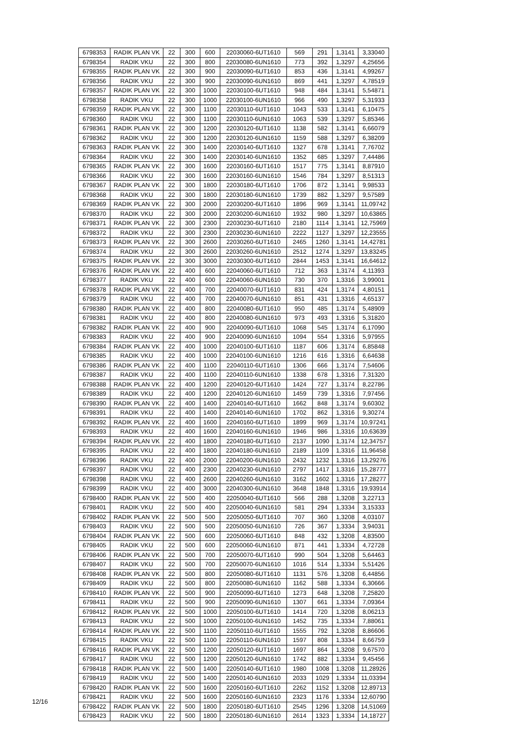| 6798353 | RADIK PLAN VK | 22 | 300 | 600 | 22030060-6UT1610 | 569 | 291 | 1,3141 | 3,33040 |
| 6798354 | RADIK VKU | 22 | 300 | 800 | 22030080-6UN1610 | 773 | 392 | 1,3297 | 4,25656 |
| 6798355 | RADIK PLAN VK | 22 | 300 | 900 | 22030090-6UT1610 | 853 | 436 | 1,3141 | 4,99267 |
| 6798356 | RADIK VKU | 22 | 300 | 900 | 22030090-6UN1610 | 869 | 441 | 1,3297 | 4,78519 |
| 6798357 | RADIK PLAN VK | 22 | 300 | 1000 | 22030100-6UT1610 | 948 | 484 | 1,3141 | 5,54871 |
| 6798358 | RADIK VKU | 22 | 300 | 1000 | 22030100-6UN1610 | 966 | 490 | 1,3297 | 5,31933 |
| 6798359 | RADIK PLAN VK | 22 | 300 | 1100 | 22030110-6UT1610 | 1043 | 533 | 1,3141 | 6,10475 |
| 6798360 | RADIK VKU | 22 | 300 | 1100 | 22030110-6UN1610 | 1063 | 539 | 1,3297 | 5,85346 |
| 6798361 | RADIK PLAN VK | 22 | 300 | 1200 | 22030120-6UT1610 | 1138 | 582 | 1,3141 | 6,66079 |
| 6798362 | RADIK VKU | 22 | 300 | 1200 | 22030120-6UN1610 | 1159 | 588 | 1,3297 | 6,38209 |
| 6798363 | RADIK PLAN VK | 22 | 300 | 1400 | 22030140-6UT1610 | 1327 | 678 | 1,3141 | 7,76702 |
| 6798364 | RADIK VKU | 22 | 300 | 1400 | 22030140-6UN1610 | 1352 | 685 | 1,3297 | 7,44486 |
| 6798365 | RADIK PLAN VK | 22 | 300 | 1600 | 22030160-6UT1610 | 1517 | 775 | 1,3141 | 8,87910 |
| 6798366 | RADIK VKU | 22 | 300 | 1600 | 22030160-6UN1610 | 1546 | 784 | 1,3297 | 8,51313 |
| 6798367 | RADIK PLAN VK | 22 | 300 | 1800 | 22030180-6UT1610 | 1706 | 872 | 1,3141 | 9,98533 |
| 6798368 | RADIK VKU | 22 | 300 | 1800 | 22030180-6UN1610 | 1739 | 882 | 1,3297 | 9,57589 |
| 6798369 | RADIK PLAN VK | 22 | 300 | 2000 | 22030200-6UT1610 | 1896 | 969 | 1,3141 | 11,09742 |
| 6798370 | RADIK VKU | 22 | 300 | 2000 | 22030200-6UN1610 | 1932 | 980 | 1,3297 | 10,63865 |
| 6798371 | RADIK PLAN VK | 22 | 300 | 2300 | 22030230-6UT1610 | 2180 | 1114 | 1,3141 | 12,75969 |
| 6798372 | RADIK VKU | 22 | 300 | 2300 | 22030230-6UN1610 | 2222 | 1127 | 1,3297 | 12,23555 |
| 6798373 | RADIK PLAN VK | 22 | 300 | 2600 | 22030260-6UT1610 | 2465 | 1260 | 1,3141 | 14,42781 |
| 6798374 | RADIK VKU | 22 | 300 | 2600 | 22030260-6UN1610 | 2512 | 1274 | 1,3297 | 13,83245 |
| 6798375 | RADIK PLAN VK | 22 | 300 | 3000 | 22030300-6UT1610 | 2844 | 1453 | 1,3141 | 16,64612 |
| 6798376 | RADIK PLAN VK | 22 | 400 | 600 | 22040060-6UT1610 | 712 | 363 | 1,3174 | 4,11393 |
| 6798377 | RADIK VKU | 22 | 400 | 600 | 22040060-6UN1610 | 730 | 370 | 1,3316 | 3,99001 |
| 6798378 | RADIK PLAN VK | 22 | 400 | 700 | 22040070-6UT1610 | 831 | 424 | 1,3174 | 4,80151 |
| 6798379 | RADIK VKU | 22 | 400 | 700 | 22040070-6UN1610 | 851 | 431 | 1,3316 | 4,65137 |
| 6798380 | RADIK PLAN VK | 22 | 400 | 800 | 22040080-6UT1610 | 950 | 485 | 1,3174 | 5,48909 |
| 6798381 | RADIK VKU | 22 | 400 | 800 | 22040080-6UN1610 | 973 | 493 | 1,3316 | 5,31820 |
| 6798382 | RADIK PLAN VK | 22 | 400 | 900 | 22040090-6UT1610 | 1068 | 545 | 1,3174 | 6,17090 |
| 6798383 | RADIK VKU | 22 | 400 | 900 | 22040090-6UN1610 | 1094 | 554 | 1,3316 | 5,97955 |
| 6798384 | RADIK PLAN VK | 22 | 400 | 1000 | 22040100-6UT1610 | 1187 | 606 | 1,3174 | 6,85848 |
| 6798385 | RADIK VKU | 22 | 400 | 1000 | 22040100-6UN1610 | 1216 | 616 | 1,3316 | 6,64638 |
| 6798386 | RADIK PLAN VK | 22 | 400 | 1100 | 22040110-6UT1610 | 1306 | 666 | 1,3174 | 7,54606 |
| 6798387 | RADIK VKU | 22 | 400 | 1100 | 22040110-6UN1610 | 1338 | 678 | 1,3316 | 7,31320 |
| 6798388 | RADIK PLAN VK | 22 | 400 | 1200 | 22040120-6UT1610 | 1424 | 727 | 1,3174 | 8,22786 |
| 6798389 | RADIK VKU | 22 | 400 | 1200 | 22040120-6UN1610 | 1459 | 739 | 1,3316 | 7,97456 |
| 6798390 | RADIK PLAN VK | 22 | 400 | 1400 | 22040140-6UT1610 | 1662 | 848 | 1,3174 | 9,60302 |
| 6798391 | RADIK VKU | 22 | 400 | 1400 | 22040140-6UN1610 | 1702 | 862 | 1,3316 | 9,30274 |
| 6798392 | RADIK PLAN VK | 22 | 400 | 1600 | 22040160-6UT1610 | 1899 | 969 | 1,3174 | 10,97241 |
| 6798393 | RADIK VKU | 22 | 400 | 1600 | 22040160-6UN1610 | 1946 | 986 | 1,3316 | 10,63639 |
| 6798394 | RADIK PLAN VK | 22 | 400 | 1800 | 22040180-6UT1610 | 2137 | 1090 | 1,3174 | 12,34757 |
| 6798395 | RADIK VKU | 22 | 400 | 1800 | 22040180-6UN1610 | 2189 | 1109 | 1,3316 | 11,96458 |
| 6798396 | RADIK VKU | 22 | 400 | 2000 | 22040200-6UN1610 | 2432 | 1232 | 1,3316 | 13,29276 |
| 6798397 | RADIK VKU | 22 | 400 | 2300 | 22040230-6UN1610 | 2797 | 1417 | 1,3316 | 15,28777 |
| 6798398 | RADIK VKU | 22 | 400 | 2600 | 22040260-6UN1610 | 3162 | 1602 | 1,3316 | 17,28277 |
| 6798399 | RADIK VKU | 22 | 400 | 3000 | 22040300-6UN1610 | 3648 | 1848 | 1,3316 | 19,93914 |
| 6798400 | RADIK PLAN VK | 22 | 500 | 400 | 22050040-6UT1610 | 566 | 288 | 1,3208 | 3,22713 |
| 6798401 | RADIK VKU | 22 | 500 | 400 | 22050040-6UN1610 | 581 | 294 | 1,3334 | 3,15333 |
| 6798402 | RADIK PLAN VK | 22 | 500 | 500 | 22050050-6UT1610 | 707 | 360 | 1,3208 | 4,03107 |
| 6798403 | RADIK VKU | 22 | 500 | 500 | 22050050-6UN1610 | 726 | 367 | 1,3334 | 3,94031 |
| 6798404 | RADIK PLAN VK | 22 | 500 | 600 | 22050060-6UT1610 | 848 | 432 | 1,3208 | 4,83500 |
| 6798405 | RADIK VKU | 22 | 500 | 600 | 22050060-6UN1610 | 871 | 441 | 1,3334 | 4,72728 |
| 6798406 | RADIK PLAN VK | 22 | 500 | 700 | 22050070-6UT1610 | 990 | 504 | 1,3208 | 5,64463 |
| 6798407 | RADIK VKU | 22 | 500 | 700 | 22050070-6UN1610 | 1016 | 514 | 1,3334 | 5,51426 |
| 6798408 | RADIK PLAN VK | 22 | 500 | 800 | 22050080-6UT1610 | 1131 | 576 | 1,3208 | 6,44856 |
| 6798409 | RADIK VKU | 22 | 500 | 800 | 22050080-6UN1610 | 1162 | 588 | 1,3334 | 6,30666 |
| 6798410 | RADIK PLAN VK | 22 | 500 | 900 | 22050090-6UT1610 | 1273 | 648 | 1,3208 | 7,25820 |
| 6798411 | RADIK VKU | 22 | 500 | 900 | 22050090-6UN1610 | 1307 | 661 | 1,3334 | 7,09364 |
| 6798412 | RADIK PLAN VK | 22 | 500 | 1000 | 22050100-6UT1610 | 1414 | 720 | 1,3208 | 8,06213 |
| 6798413 | RADIK VKU | 22 | 500 | 1000 | 22050100-6UN1610 | 1452 | 735 | 1,3334 | 7,88061 |
| 6798414 | RADIK PLAN VK | 22 | 500 | 1100 | 22050110-6UT1610 | 1555 | 792 | 1,3208 | 8,86606 |
| 6798415 | RADIK VKU | 22 | 500 | 1100 | 22050110-6UN1610 | 1597 | 808 | 1,3334 | 8,66759 |
| 6798416 | RADIK PLAN VK | 22 | 500 | 1200 | 22050120-6UT1610 | 1697 | 864 | 1,3208 | 9,67570 |
| 6798417 | RADIK VKU | 22 | 500 | 1200 | 22050120-6UN1610 | 1742 | 882 | 1,3334 | 9,45456 |
| 6798418 | RADIK PLAN VK | 22 | 500 | 1400 | 22050140-6UT1610 | 1980 | 1008 | 1,3208 | 11,28926 |
| 6798419 | RADIK VKU | 22 | 500 | 1400 | 22050140-6UN1610 | 2033 | 1029 | 1,3334 | 11,03394 |
| 6798420 | RADIK PLAN VK | 22 | 500 | 1600 | 22050160-6UT1610 | 2262 | 1152 | 1,3208 | 12,89713 |
| 6798421 | RADIK VKU | 22 | 500 | 1600 | 22050160-6UN1610 | 2323 | 1176 | 1,3334 | 12,60790 |
| 6798422 | RADIK PLAN VK | 22 | 500 | 1800 | 22050180-6UT1610 | 2545 | 1296 | 1,3208 | 14,51069 |
| 6798423 | RADIK VKU | 22 | 500 | 1800 | 22050180-6UN1610 | 2614 | 1323 | 1,3334 | 14,18727 |
12/16